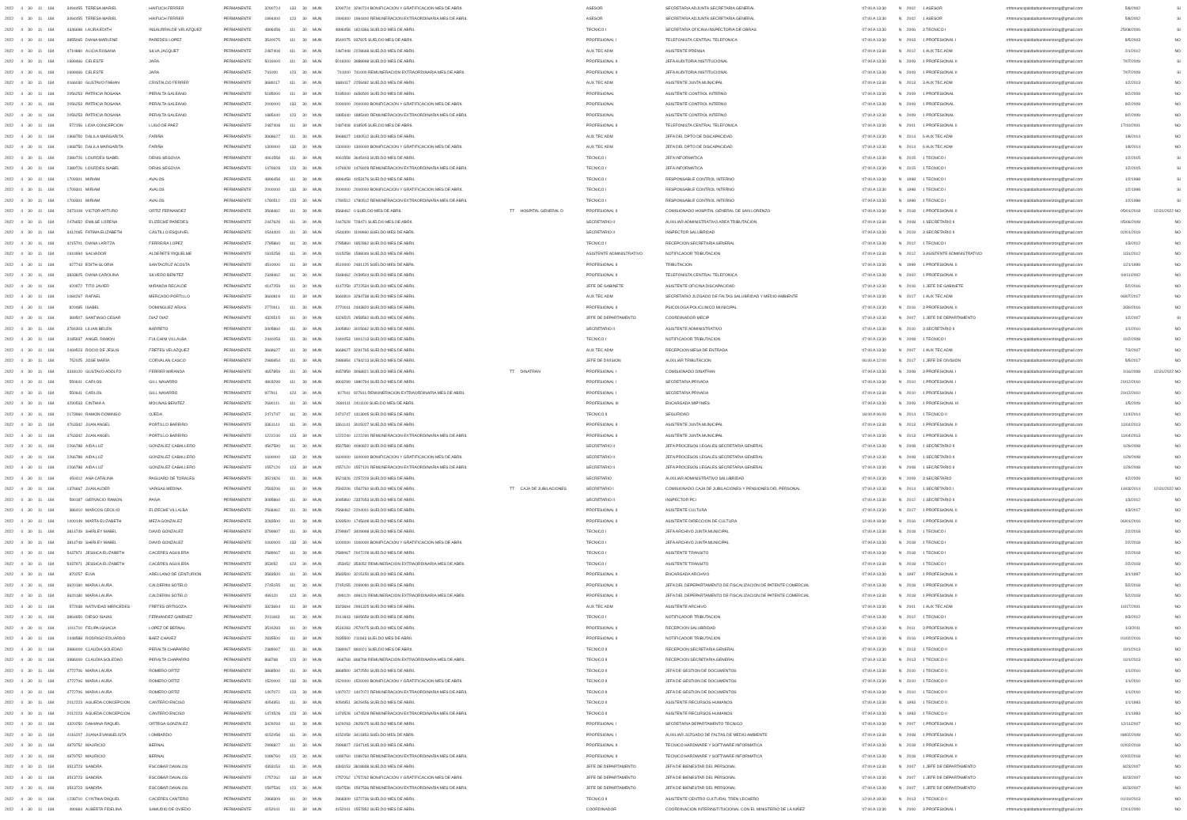| 2022 | 4 | 30 | 11 | 184 | 3494455 | TERESA MARIEL | HAIFUCH FERRER | PERMANENTE | 3290724 | 133 | 30 | MUN | 3290724 | 3290724 BONIFICACION Y GRATIFICACION MES DE ABRIL | | | ASESOR | SECRETARIA ADJUNTA SECRETARIA GENERAL | 07:00 A 13:30 | N | 2002 | 1 ASESOR | rrhhmunicipalidadsanlorenzosg@gmail.com | 5/8/2002 | SI |
| 2022 | 4 | 30 | 11 | 184 | 3494455 | TERESA MARIEL | HAIFUCH FERRER | PERMANENTE | 1994400 | 123 | 30 | MUN | 1994400 | 1994400 REMUNERACION EXTRAORDINARIA MES DE ABRIL | | | ASESOR | SECRETARIA ADJUNTA SECRETARIA GENERAL | 07:00 A 13:30 | N | 2002 | 1 ASESOR | rrhhmunicipalidadsanlorenzosg@gmail.com | 5/8/2002 | SI |
| 2022 | 4 | 30 | 11 | 184 | 4346698 | LAURA EDITH | INSAURRALDE VELAZQUEZ | PERMANENTE | 4896458 | 111 | 30 | MUN | 4896458 | 1824366 SUELDO MES DE ABRIL | | | TECNICO I | SECRETARIA OFICINA INSPECTORIA DE OBRAS | 07:00 A 13:30 | N | 2006 | 3 TECNICO I | rrhhmunicipalidadsanlorenzosg@gmail.com | 25/08/2006 | SI |
| 2022 | 4 | 30 | 11 | 184 | 3855065 | DIANA MARLENE | PAREDES LOPEZ | PERMANENTE | 3540075 | 111 | 30 | MUN | 3540075 | 937825 SUELDO MES DE ABRIL | | | PROFESIONAL I | TELEFONISTA CENTRAL TELEFONICA | 07:00 A 13:30 | N | 2003 | 1 PROFESIONAL I | rrhhmunicipalidadsanlorenzosg@gmail.com | 8/5/2003 | NO |
| 2022 | 4 | 30 | 11 | 184 | 4710880 | ALICIA ROSANA | SILVA JACQUET | PERMANENTE | 2487408 | 111 | 30 | MUN | 2487408 | 2228668 SUELDO MES DE ABRIL | | | AUX TEC ADM | ASISTENTE PRENSA | 07:00 A 13:30 | N | 2012 | 1 AUX TEC ADM | rrhhmunicipalidadsanlorenzosg@gmail.com | 2/1/2012 | NO |
| 2022 | 4 | 30 | 11 | 184 | 1699466 | CELESTE | JARA | PERMANENTE | 5016000 | 111 | 30 | MUN | 5016000 | 3988998 SUELDO MES DE ABRIL | | | PROFESIONAL II | JEFA AUDITORIA INSTITUCIONAL | 07:00 A 13:30 | N | 2009 | 1 PROFESIONAL II | rrhhmunicipalidadsanlorenzosg@gmail.com | 7/07/2009 | SI |
| 2022 | 4 | 30 | 11 | 184 | 1699466 | CELESTE | JARA | PERMANENTE | 741000 | 123 | 30 | MUN | 741000 | 741000 REMUNERACION EXTRAORDINARIA MES DE ABRIL | | | PROFESIONAL II | JEFA AUDITORIA INSTITUCIONAL | 07:00 A 13:30 | N | 2009 | 1 PROFESIONAL II | rrhhmunicipalidadsanlorenzosg@gmail.com | 7/07/2009 | SI |
| 2022 | 4 | 30 | 11 | 184 | 4166030 | GUSTAVO FABIAN | CRISTALDO FERRER | PERMANENTE | 3689117 | 111 | 30 | MUN | 3689117 | 2259482 SUELDO MES DE ABRIL | | | AUX TEC ADM | ASISTENTE JUNTA MUNICIPAL | 07:00 A 13:30 | N | 2013 | 3 AUX TEC ADM | rrhhmunicipalidadsanlorenzosg@gmail.com | 1/2/2013 | NO |
| 2022 | 4 | 30 | 11 | 184 | 2056253 | PATRICIA ROSANA | PERALTA GALEANO | PERMANENTE | 5185000 | 111 | 30 | MUN | 5185000 | 4656500 SUELDO MES DE ABRIL | | | PROFESIONAL | ASISTENTE CONTROL INTERNO | 07:00 A 13:30 | N | 2009 | 1 PROFESIONAL | rrhhmunicipalidadsanlorenzosg@gmail.com | 9/2/2009 | NO |
| 2022 | 4 | 30 | 11 | 184 | 2056253 | PATRICIA ROSANA | PERALTA GALEANO | PERMANENTE | 2000000 | 133 | 30 | MUN | 2000000 | 2000000 BONIFICACION Y GRATIFICACION MES DE ABRIL | | | PROFESIONAL | ASISTENTE CONTROL INTERNO | 07:00 A 13:30 | N | 2009 | 1 PROFESIONAL | rrhhmunicipalidadsanlorenzosg@gmail.com | 9/2/2009 | NO |
| 2022 | 4 | 30 | 11 | 184 | 2056253 | PATRICIA ROSANA | PERALTA GALEANO | PERMANENTE | 1885440 | 123 | 30 | MUN | 1885440 | 1885440 REMUNERACION EXTRAORDINARIA MES DE ABRIL | | | PROFESIONAL | ASISTENTE CONTROL INTERNO | 07:00 A 13:30 | N | 2009 | 1 PROFESIONAL | rrhhmunicipalidadsanlorenzosg@gmail.com | 9/2/2009 | NO |
| 2022 | 4 | 30 | 11 | 184 | 572156 | LIDIA CONCEPCION | LUGO DE PAEZ | PERMANENTE | 2487408 | 111 | 30 | MUN | 2487408 | 818505 SUELDO MES DE ABRIL | | | PROFESIONAL II | TELEFONISTA CENTRAL TELEFONICA | 07:00 A 13:30 | N | 2001 | 1 PROFESIONAL II | rrhhmunicipalidadsanlorenzosg@gmail.com | 17/10/2001 | NO |
| 2022 | 4 | 30 | 11 | 184 | 1968750 | DALILA MARGARITA | FARIÑA | PERMANENTE | 3968627 | 111 | 30 | MUN | 3968627 | 1490512 SUELDO MES DE ABRIL | | | AUX TEC ADM | JEFA DEL DPTO DE DISCAPACIDAD | 07:00 A 13:30 | N | 2014 | 6 AUX TEC ADM | rrhhmunicipalidadsanlorenzosg@gmail.com | 1/8/2014 | NO |
| 2022 | 4 | 30 | 11 | 184 | 1968750 | DALILA MARGARITA | FARIÑA | PERMANENTE | 1300000 | 133 | 30 | MUN | 1300000 | 1300000 BONIFICACION Y GRATIFICACION MES DE ABRIL | | | AUX TEC ADM | JEFA DEL DPTO DE DISCAPACIDAD | 07:00 A 13:30 | N | 2014 | 6 AUX TEC ADM | rrhhmunicipalidadsanlorenzosg@gmail.com | 1/8/2014 | NO |
| 2022 | 4 | 30 | 11 | 184 | 2389726 | LOURDES ISABEL | DENIS SEGOVIA | PERMANENTE | 4061558 | 111 | 30 | MUN | 4061558 | 3645403 SUELDO MES DE ABRIL | | | TECNICO I | JEFA INFORMATICA | 07:00 A 13:30 | N | 2015 | 1 TECNICO I | rrhhmunicipalidadsanlorenzosg@gmail.com | 1/2/2015 | SI |
| 2022 | 4 | 30 | 11 | 184 | 2389726 | LOURDES ISABEL | DENIS SEGOVIA | PERMANENTE | 1476928 | 123 | 30 | MUN | 1476928 | 1476928 REMUNERACION EXTRAORDINARIA MES DE ABRIL | | | TECNICO I | JEFA INFORMATICA | 07:00 A 13:30 | N | 2015 | 1 TECNICO I | rrhhmunicipalidadsanlorenzosg@gmail.com | 1/2/2015 | SI |
| 2022 | 4 | 30 | 11 | 184 | 1709301 | MIRIAM | AVALOS | PERMANENTE | 4896458 | 111 | 30 | MUN | 4896458 | 4053176 SUELDO MES DE ABRIL | | | TECNICO I | RESPONSABLE CONTROL INTERNO | 07:00 A 13:30 | N | 1998 | 1 TECNICO I | rrhhmunicipalidadsanlorenzosg@gmail.com | 1/2/1998 | SI |
| 2022 | 4 | 30 | 11 | 184 | 1709301 | MIRIAM | AVALOS | PERMANENTE | 2000000 | 133 | 30 | MUN | 2000000 | 2000000 BONIFICACION Y GRATIFICACION MES DE ABRIL | | | TECNICO I | RESPONSABLE CONTROL INTERNO | 07:00 A 13:30 | N | 1998 | 1 TECNICO I | rrhhmunicipalidadsanlorenzosg@gmail.com | 1/2/1998 | SI |
| 2022 | 4 | 30 | 11 | 184 | 1709301 | MIRIAM | AVALOS | PERMANENTE | 1780512 | 123 | 30 | MUN | 1780512 | 1780512 REMUNERACION EXTRAORDINARIA MES DE ABRIL | | | TECNICO I | RESPONSABLE CONTROL INTERNO | 07:00 A 13:30 | N | 1998 | 1 TECNICO I | rrhhmunicipalidadsanlorenzosg@gmail.com | 1/2/1998 | SI |
| 2022 | 4 | 30 | 11 | 184 | 2873108 | VICTOR ARTURO | ORTIZ FERNANDEZ | PERMANENTE | 3568462 | 111 | 30 | MUN | 3568462 | 0 SUELDO MES DE ABRIL | TT | HOSPITAL GENERAL D | PROFESIONAL II | COMISIONADO HOSPITAL GENERAL DE SAN LORENZO | 07:00 A 13:30 | N | 2018 | 1 PROFESIONAL II | rrhhmunicipalidadsanlorenzosg@gmail.com | 05/01/2018 | 12/31/2022 NO |
| 2022 | 4 | 30 | 11 | 184 | 2476652 | EMILSE LORENA | ELIZECHE PAREDES | PERMANENTE | 2447628 | 111 | 30 | MUN | 2447628 | 728471 SUELDO MES DE ABRIL | | | SECRETARIO II | AUXILIAR ADMINISTRATIVO AREA TRIBUTACION | 07:00 A 13:30 | N | 2008 | 1 SECRETARIO II | rrhhmunicipalidadsanlorenzosg@gmail.com | 05/06/2008 | NO |
| 2022 | 4 | 30 | 11 | 184 | 3412065 | FATIMA ELIZABETH | CASTILLO ESQUIVEL | PERMANENTE | 1544400 | 111 | 30 | MUN | 1544400 | 1199960 SUELDO MES DE ABRIL | | | SECRETARIO II | INSPECTOR SALUBRIDAD | 07:00 A 13:30 | N | 2019 | 3 SECRETARIO II | rrhhmunicipalidadsanlorenzosg@gmail.com | 02/01/2019 | NO |
| 2022 | 4 | 30 | 11 | 184 | 4215701 | DIANA LARITZA | FERREIRA LOPEZ | PERMANENTE | 2785860 | 111 | 30 | MUN | 2785860 | 1852862 SUELDO MES DE ABRIL | | | TECNICO I | RECEPCION SECRETARIA GENERAL | 07:00 A 13:30 | N | 2012 | 1 TECNICO I | rrhhmunicipalidadsanlorenzosg@gmail.com | 1/3/2012 | NO |
| 2022 | 4 | 30 | 11 | 184 | 1910994 | SALVADOR | ALDERETE RIQUELME | PERMANENTE | 1915258 | 111 | 30 | MUN | 1915258 | 1598049 SUELDO MES DE ABRIL | | | ASISTENTE ADMINISTRATIVO | NOTIFICADOR TRIBUTACION | 07:00 A 13:30 | N | 2012 | 3 ASISTENTE ADMINISTRATIVO | rrhhmunicipalidadsanlorenzosg@gmail.com | 1/31/2012 | NO |
| 2022 | 4 | 30 | 11 | 184 | 927743 | EDITH GLORIA | SANTACRUZ ACOSTA | PERMANENTE | 4510000 | 111 | 30 | MUN | 4510000 | 2481125 SUELDO MES DE ABRIL | | | PROFESIONAL II | TRIBUTACION | 07:00 A 13:30 | N | 1999 | 1 PROFESIONAL II | rrhhmunicipalidadsanlorenzosg@gmail.com | 1/21/1999 | NO |
| 2022 | 4 | 30 | 11 | 184 | 3833825 | DIANA CAROLINA | SILVERO BENITEZ | PERMANENTE | 2348462 | 111 | 30 | MUN | 2348462 | 2039504 SUELDO MES DE ABRIL | | | PROFESIONAL II | TELEFONISTA CENTRAL TELEFONICA | 07:00 A 13:30 | N | 2002 | 1 PROFESIONAL II | rrhhmunicipalidadsanlorenzosg@gmail.com | 04/11/2002 | NO |
| 2022 | 4 | 30 | 11 | 184 | 920972 | TITO JAVIER | MIRANDA RECALDE | PERMANENTE | 4147259 | 111 | 30 | MUN | 4147259 | 3722534 SUELDO MES DE ABRIL | | | JEFE DE GABINETE | ASISTENTE OFICINA DISCAPACIDAD | 07:00 A 13:30 | N | 2016 | 1 JEFE DE GABINETE | rrhhmunicipalidadsanlorenzosg@gmail.com | 5/2/2016 | NO |
| 2022 | 4 | 30 | 11 | 184 | 1084267 | RAFAEL | MERCADO PORTILLO | PERMANENTE | 3660819 | 111 | 30 | MUN | 3660819 | 3284738 SUELDO MES DE ABRIL | | | AUX TEC ADM | SECRETARIO JUZGADO DE FALTAS SALUBRIDAD Y MEDIO AMBIENTE | 07:00 A 13:30 | N | 2017 | 1 AUX TEC ADM | rrhhmunicipalidadsanlorenzosg@gmail.com | 06/07/2017 | NO |
| 2022 | 4 | 30 | 11 | 184 | 820485 | ISABEL | DOMINGUEZ ARIAS | PERMANENTE | 2770911 | 111 | 30 | MUN | 2770911 | 2493820 SUELDO MES DE ABRIL | | | PROFESIONAL II | PSICOLOGA POLICLINICO MUNICIPAL | 07:00 A 13:30 | N | 2016 | 3 PROFESIONAL II | rrhhmunicipalidadsanlorenzosg@gmail.com | 3/30/2016 | NO |
| 2022 | 4 | 30 | 11 | 184 | 369507 | SANTIAGO CESAR | DIAZ DIAZ | PERMANENTE | 4326515 | 111 | 30 | MUN | 4326515 | 2858562 SUELDO MES DE ABRIL | | | JEFE DE DEPARTAMENTO | COORDINADOR MECIP | 07:00 A 13:30 | N | 2007 | 1 JEFE DE DEPARTAMENTO | rrhhmunicipalidadsanlorenzosg@gmail.com | 1/2/2007 | SI |
| 2022 | 4 | 30 | 11 | 184 | 3784303 | LILIAN BELEN | BARRETO | PERMANENTE | 3405860 | 111 | 30 | MUN | 3405860 | 3015662 SUELDO MES DE ABRIL | | | SECRETARIO II | ASISTENTE ADMINISTRATIVO | 07:00 A 13:30 | N | 2010 | 3 SECRETARIO II | rrhhmunicipalidadsanlorenzosg@gmail.com | 1/1/2010 | NO |
| 2022 | 4 | 30 | 11 | 184 | 3185937 | ANGEL RAMON | FULCHINI VILLALBA | PERMANENTE | 2440053 | 111 | 30 | MUN | 2440053 | 1901213 SUELDO MES DE ABRIL | | | TECNICO I | NOTIFICADOR TRIBUTACION | 07:00 A 13:30 | N | 2008 | 1 TECNICO I | rrhhmunicipalidadsanlorenzosg@gmail.com | 10/2/2008 | NO |
| 2022 | 4 | 30 | 11 | 184 | 2469523 | ROCIO DE JESUS | FRETES VELAZQUEZ | PERMANENTE | 3668627 | 111 | 30 | MUN | 3668627 | 3291765 SUELDO MES DE ABRIL | | | AUX TEC ADM | RECEPCION MESA DE ENTRADA | 07:00 A 13:30 | N | 2007 | 1 AUX TEC ADM | rrhhmunicipalidadsanlorenzosg@gmail.com | 7/3/2007 | NO |
| 2022 | 4 | 30 | 11 | 184 | 752025 | JOSE MARIA | CORVALAN CASCO | PERMANENTE | 2986954 | 111 | 30 | MUN | 2986954 | 1784213 SUELDO MES DE ABRIL | | | JEFE DE DIVISION | AUXILIAR TRIBUTACION | 06:00 A 12:00 | N | 2017 | 1 JEFE DE DIVISION | rrhhmunicipalidadsanlorenzosg@gmail.com | 5/5/2017 | NO |
| 2022 | 4 | 30 | 11 | 184 | 3318120 | GUSTAVO ADOLFO | FERRER MIRANDA | PERMANENTE | 4657859 | 111 | 30 | MUN | 4657859 | 3068821 SUELDO MES DE ABRIL | TT | DINATRAN | PROFESIONAL I | COMISIONADO DINATRAN | 07:00 A 13:30 | N | 2008 | 3 PROFESIONAL I | rrhhmunicipalidadsanlorenzosg@gmail.com | 1/16/2008 | 12/31/2022 NO |
| 2022 | 4 | 30 | 11 | 184 | 550641 | CARLOS | GILL NAVARRO | PERMANENTE | 4803299 | 111 | 30 | MUN | 4803299 | 1880794 SUELDO MES DE ABRIL | | | PROFESIONAL I | SECRETARIA PRIVADA | 07:00 A 13:30 | N | 2010 | 1 PROFESIONAL I | rrhhmunicipalidadsanlorenzosg@gmail.com | 20/12/2010 | NO |
| 2022 | 4 | 30 | 11 | 184 | 550641 | CARLOS | GILL NAVARRO | PERMANENTE | 927911 | 123 | 30 | MUN | 927911 | 927911 REMUNERACION EXTRAORDINARIA MES DE ABRIL | | | PROFESIONAL I | SECRETARIA PRIVADA | 07:00 A 13:30 | N | 2010 | 1 PROFESIONAL I | rrhhmunicipalidadsanlorenzosg@gmail.com | 20/12/2010 | NO |
| 2022 | 4 | 30 | 11 | 184 | 4290533 | CINTHIA A. | MOLINAS BENITEZ | PERMANENTE | 2690111 | 111 | 30 | MUN | 2690111 | 2411100 SUELDO MES DE ABRIL | | | PROFESIONAL III | ENCARGADA MIPYMES | 07:00 A 13:30 | N | 2009 | 1 PROFESIONAL III | rrhhmunicipalidadsanlorenzosg@gmail.com | 1/5/2009 | NO |
| 2022 | 4 | 30 | 11 | 184 | 2173960 | RAMON DOMINGO | OJEDA | PERMANENTE | 2471747 | 111 | 30 | MUN | 2471747 | 1313905 SUELDO MES DE ABRIL | | | TECNICO II | SEGURIDAD | 18:00 A 06:00 | N | 2014 | 1 TECNICO II | rrhhmunicipalidadsanlorenzosg@gmail.com | 11/4/2014 | NO |
| 2022 | 4 | 30 | 11 | 184 | 4763342 | JUAN ANGEL | PORTILLO BAREIRO | PERMANENTE | 3361141 | 111 | 30 | MUN | 3361141 | 3015027 SUELDO MES DE ABRIL | | | PROFESIONAL II | ASISTENTE JUNTA MUNICIPAL | 07:00 A 13:30 | N | 2013 | 1 PROFESIONAL II | rrhhmunicipalidadsanlorenzosg@gmail.com | 11/04/2013 | NO |
| 2022 | 4 | 30 | 11 | 184 | 4763342 | JUAN ANGEL | PORTILLO BAREIRO | PERMANENTE | 1222240 | 123 | 30 | MUN | 1222240 | 1222240 REMUNERACION EXTRAORDINARIA MES DE ABRIL | | | PROFESIONAL II | ASISTENTE JUNTA MUNICIPAL | 07:00 A 13:30 | N | 2013 | 1 PROFESIONAL II | rrhhmunicipalidadsanlorenzosg@gmail.com | 11/04/2013 | NO |
| 2022 | 4 | 30 | 11 | 184 | 2266788 | AIDA LUZ | GONZALEZ CABALLERO | PERMANENTE | 4567580 | 111 | 30 | MUN | 4567580 | 4090822 SUELDO MES DE ABRIL | | | SECRETARIO II | JEFA PROCESOS LEGALES SECRETARIA GENERAL | 07:00 A 13:30 | N | 2008 | 1 SECRETARIO II | rrhhmunicipalidadsanlorenzosg@gmail.com | 1/29/2008 | NO |
| 2022 | 4 | 30 | 11 | 184 | 2266788 | AIDA LUZ | GONZALEZ CABALLERO | PERMANENTE | 1600000 | 133 | 30 | MUN | 1600000 | 1600000 BONIFICACION Y GRATIFICACION MES DE ABRIL | | | SECRETARIO II | JEFA PROCESOS LEGALES SECRETARIA GENERAL | 07:00 A 13:30 | N | 2008 | 1 SECRETARIO II | rrhhmunicipalidadsanlorenzosg@gmail.com | 1/29/2008 | NO |
| 2022 | 4 | 30 | 11 | 184 | 2266788 | AIDA LUZ | GONZALEZ CABALLERO | PERMANENTE | 1557120 | 123 | 30 | MUN | 1557120 | 1557120 REMUNERACION EXTRAORDINARIA MES DE ABRIL | | | SECRETARIO II | JEFA PROCESOS LEGALES SECRETARIA GENERAL | 07:00 A 13:30 | N | 2008 | 1 SECRETARIO II | rrhhmunicipalidadsanlorenzosg@gmail.com | 1/29/2008 | NO |
| 2022 | 4 | 30 | 11 | 184 | 450412 | ANA CATALINA | PAGUARO DE TORALES | PERMANENTE | 3521826 | 111 | 30 | MUN | 3521826 | 2257229 SUELDO MES DE ABRIL | | | SECRETARIO | AUXILIAR ADMINISTRATIVO SALUBRIDAD | 07:00 A 13:30 | N | 2009 | 3 SECRETARIO | rrhhmunicipalidadsanlorenzosg@gmail.com | 4/2/2009 | NO |
| 2022 | 4 | 30 | 11 | 184 | 1376667 | JUAN ALDER | VARGAS MEDINA | PERMANENTE | 2593206 | 111 | 30 | MUN | 2593206 | 1562760 SUELDO MES DE ABRIL | TT | CAJA DE JUBILACIONES | SECRETARIO I | COMISIONADO CAJA DE JUBILACIONES Y PENSIONES DEL PERSONAL | 07:00 A 13:30 | N | 2014 | 1 SECRETARIO I | rrhhmunicipalidadsanlorenzosg@gmail.com | 14/03/2014 | 12/31/2022 NO |
| 2022 | 4 | 30 | 11 | 184 | 590187 | GERVACIO RAMON | PAIVA | PERMANENTE | 3085860 | 111 | 30 | MUN | 3085860 | 2337653 SUELDO MES DE ABRIL | | | SECRETARIO II | INSPECTOR PCI | 07:00 A 13:30 | N | 2012 | 1 SECRETARIO II | rrhhmunicipalidadsanlorenzosg@gmail.com | 1/3/2012 | NO |
| 2022 | 4 | 30 | 11 | 184 | 386410 | MARCOS CECILIO | ELIZECHE VILLALBA | PERMANENTE | 2568462 | 111 | 30 | MUN | 2568462 | 2204001 SUELDO MES DE ABRIL | | | PROFESIONAL II | ASISTENTE CULTURA | 07:00 A 13:30 | N | 2017 | 1 PROFESIONAL II | rrhhmunicipalidadsanlorenzosg@gmail.com | 4/3/2017 | NO |
| 2022 | 4 | 30 | 11 | 184 | 1000149 | MARTA ELIZABETH | MEZA GONZALEZ | PERMANENTE | 3283500 | 111 | 30 | MUN | 3283500 | 1745608 SUELDO MES DE ABRIL | | | PROFESIONAL II | ASISTENTE DIRECCION DE CULTURA | 12:00 A 18:30 | N | 2016 | 1 PROFESIONAL II | rrhhmunicipalidadsanlorenzosg@gmail.com | 06/01/2016 | NO |
| 2022 | 4 | 30 | 11 | 184 | 3814749 | SHIRLEY MABEL | DAVID GONZALEZ | PERMANENTE | 3799997 | 111 | 30 | MUN | 3799997 | 3409998 SUELDO MES DE ABRIL | | | TECNICO I | JEFA ARCHIVO JUNTA MUNICIPAL | 07:00 A 13:30 | N | 2018 | 1 TECNICO I | rrhhmunicipalidadsanlorenzosg@gmail.com | 2/2/2018 | NO |
| 2022 | 4 | 30 | 11 | 184 | 3814749 | SHIRLEY MABEL | DAVID GONZALEZ | PERMANENTE | 1000000 | 133 | 30 | MUN | 1000000 | 1000000 BONIFICACION Y GRATIFICACION MES DE ABRIL | | | TECNICO I | JEFA ARCHIVO JUNTA MUNICIPAL | 07:00 A 13:30 | N | 2018 | 1 TECNICO I | rrhhmunicipalidadsanlorenzosg@gmail.com | 2/2/2018 | NO |
| 2022 | 4 | 30 | 11 | 184 | 5437971 | JESSICA ELIZABETH | CACERES AGUILERA | PERMANENTE | 2589067 | 111 | 30 | MUN | 2589067 | 2007228 SUELDO MES DE ABRIL | | | TECNICO I | ASISTENTE TRANSITO | 07:00 A 13:30 | N | 2018 | 1 TECNICO I | rrhhmunicipalidadsanlorenzosg@gmail.com | 2/2/2018 | NO |
| 2022 | 4 | 30 | 11 | 184 | 5437971 | JESSICA ELIZABETH | CACERES AGUILERA | PERMANENTE | 353052 | 123 | 30 | MUN | 353052 | 353052 REMUNERACION EXTRAORDINARIA MES DE ABRIL | | | TECNICO I | ASISTENTE TRANSITO | 07:00 A 13:30 | N | 2018 | 1 TECNICO I | rrhhmunicipalidadsanlorenzosg@gmail.com | 2/2/2018 | NO |
| 2022 | 4 | 30 | 11 | 184 | 870257 | ELVA | ARELLANO DE CENTURION | PERMANENTE | 3583500 | 111 | 30 | MUN | 3583500 | 3215150 SUELDO MES DE ABRIL | | | PROFESIONAL II | ENCARGADA ARCHIVO | 07:00 A 13:30 | N | 1997 | 1 PROFESIONAL II | rrhhmunicipalidadsanlorenzosg@gmail.com | 3/1/1997 | NO |
| 2022 | 4 | 30 | 11 | 184 | 3620180 | MARIA LAURA | CALDERINI SOTELO | PERMANENTE | 2745155 | 111 | 30 | MUN | 2745155 | 2069090 SUELDO MES DE ABRIL | | | PROFESIONAL II | JEFA DEL DEPEPARTAMENTO DE FISCALIZACION DE PATENTE COMERCIAL | 07:00 A 13:30 | N | 2018 | 1 PROFESIONAL II | rrhhmunicipalidadsanlorenzosg@gmail.com | 5/2/2018 | NO |
| 2022 | 4 | 30 | 11 | 184 | 3620180 | MARIA LAURA | CALDERINI SOTELO | PERMANENTE | 499120 | 123 | 30 | MUN | 499120 | 499120 REMUNERACION EXTRAORDINARIA MES DE ABRIL | | | PROFESIONAL II | JEFA DEL DEPEPARTAMENTO DE FISCALIZACION DE PATENTE COMERCIAL | 07:00 A 13:30 | N | 2018 | 1 PROFESIONAL II | rrhhmunicipalidadsanlorenzosg@gmail.com | 5/2/2018 | NO |
| 2022 | 4 | 30 | 11 | 184 | 572038 | NATIVIDAD MERCEDES | FRETES ORTIGOZA | PERMANENTE | 3323694 | 111 | 30 | MUN | 3323694 | 2991325 SUELDO MES DE ABRIL | | | AUX TEC ADM | ASISTENTE ARCHIVO | 07:00 A 13:30 | N | 2001 | 1 AUX TEC ADM | rrhhmunicipalidadsanlorenzosg@gmail.com | 10/17/2001 | NO |
| 2022 | 4 | 30 | 11 | 184 | 3864650 | DIEGO ISAIAS | FERNANDEZ GIMENEZ | PERMANENTE | 2011843 | 111 | 30 | MUN | 2011843 | 1805659 SUELDO MES DE ABRIL | | | TECNICO I | NOTIFICADOR TRIBUTACION | 07:00 A 13:30 | N | 2012 | 1 TECNICO I | rrhhmunicipalidadsanlorenzosg@gmail.com | 9/3/2012 | NO |
| 2022 | 4 | 30 | 11 | 184 | 1011710 | FELIPA IGNACIA | LOPEZ DE BERNAL | PERMANENTE | 3516283 | 111 | 30 | MUN | 3516283 | 2570075 SUELDO MES DE ABRIL | | | PROFESIONAL II | RECEPCION SALUBRIDAD | 07:00 A 13:30 | N | 2011 | 3 PROFESIONAL II | rrhhmunicipalidadsanlorenzosg@gmail.com | 1/3/2011 | NO |
| 2022 | 4 | 30 | 11 | 184 | 2448588 | RODRIGO EDUARDO | BAEZ CHAVEZ | PERMANENTE | 2835500 | 111 | 30 | MUN | 2835500 | 211843 SUELDO MES DE ABRIL | | | PROFESIONAL II | NOTIFICADOR TRIBUTACION | 07:00 A 13:30 | N | 2016 | 1 PROFESIONAL II | rrhhmunicipalidadsanlorenzosg@gmail.com | 01/02/2016 | NO |
| 2022 | 4 | 30 | 11 | 184 | 3986009 | CLAUDIA SOLEDAD | PERALTA CHAPARRO | PERMANENTE | 2389067 | 111 | 30 | MUN | 2389067 | 860021 SUELDO MES DE ABRIL | | | TECNICO II | RECEPCION SECRETARIA GENERAL | 07:00 A 13:30 | N | 2013 | 1 TECNICO II | rrhhmunicipalidadsanlorenzosg@gmail.com | 10/1/2013 | NO |
| 2022 | 4 | 30 | 11 | 184 | 3986009 | CLAUDIA SOLEDAD | PERALTA CHAPARRO | PERMANENTE | 868768 | 123 | 30 | MUN | 868768 | 868768 REMUNERACION EXTRAORDINARIA MES DE ABRIL | | | TECNICO II | RECEPCION SECRETARIA GENERAL | 07:00 A 13:30 | N | 2013 | 1 TECNICO II | rrhhmunicipalidadsanlorenzosg@gmail.com | 10/1/2013 | NO |
| 2022 | 4 | 30 | 11 | 184 | 4772706 | MARIA LAURA | ROMERO ORTIZ | PERMANENTE | 3868500 | 111 | 30 | MUN | 3868500 | 3472550 SUELDO MES DE ABRIL | | | TECNICO II | JEFA DE GESTION DE DOCUMENTOS | 07:00 A 13:30 | N | 2010 | 1 TECNICO II | rrhhmunicipalidadsanlorenzosg@gmail.com | 1/1/2010 | NO |
| 2022 | 4 | 30 | 11 | 184 | 4772706 | MARIA LAURA | ROMERO ORTIZ | PERMANENTE | 1520000 | 133 | 30 | MUN | 1520000 | 1520000 BONIFICACION Y GRATIFICACION MES DE ABRIL | | | TECNICO II | JEFA DE GESTION DE DOCUMENTOS | 07:00 A 13:30 | N | 2010 | 1 TECNICO II | rrhhmunicipalidadsanlorenzosg@gmail.com | 1/1/2010 | NO |
| 2022 | 4 | 30 | 11 | 184 | 4772706 | MARIA LAURA | ROMERO ORTIZ | PERMANENTE | 1407072 | 123 | 30 | MUN | 1407072 | 1407072 REMUNERACION EXTRAORDINARIA MES DE ABRIL | | | TECNICO II | JEFA DE GESTION DE DOCUMENTOS | 07:00 A 13:30 | N | 2010 | 1 TECNICO II | rrhhmunicipalidadsanlorenzosg@gmail.com | 1/1/2010 | NO |
| 2022 | 4 | 30 | 11 | 184 | 2012223 | AGUEDA CONCEPCION | CANTERO ENCISO | PERMANENTE | 4054951 | 111 | 30 | MUN | 4054951 | 3629456 SUELDO MES DE ABRIL | | | TECNICO II | ASISTENTE RECURSOS HUMANOS | 07:00 A 13:30 | N | 1993 | 1 TECNICO II | rrhhmunicipalidadsanlorenzosg@gmail.com | 1/1/1993 | NO |
| 2022 | 4 | 30 | 11 | 184 | 2012223 | AGUEDA CONCEPCION | CANTERO ENCISO | PERMANENTE | 1474528 | 123 | 30 | MUN | 1474528 | 1474528 REMUNERACION EXTRAORDINARIA MES DE ABRIL | | | TECNICO II | ASISTENTE RECURSOS HUMANOS | 07:00 A 13:30 | N | 1993 | 1 TECNICO II | rrhhmunicipalidadsanlorenzosg@gmail.com | 1/1/1993 | NO |
| 2022 | 4 | 30 | 11 | 184 | 4320250 | DAHIANA RAQUEL | ORTEGA GONZALEZ | PERMANENTE | 3429293 | 111 | 30 | MUN | 3429293 | 2825075 SUELDO MES DE ABRIL | | | PROFESIONAL I | SECRETARIA DEPARTAMENTO TECNICO | 07:00 A 13:30 | N | 2007 | 1 PROFESIONAL I | rrhhmunicipalidadsanlorenzosg@gmail.com | 12/11/2007 | NO |
| 2022 | 4 | 30 | 11 | 184 | 4116207 | JUANA EVANGELISTA | LOMBARDO | PERMANENTE | 4152058 | 111 | 30 | MUN | 4152058 | 3411853 SUELDO MES DE ABRIL | | | PROFESIONAL I | AUXILIAR JUZGADO DE FALTAS DE MEDIO AMBIENTE | 07:00 A 13:30 | N | 2008 | 1 PROFESIONAL I | rrhhmunicipalidadsanlorenzosg@gmail.com | 08/02/2008 | NO |
| 2022 | 4 | 30 | 11 | 184 | 4879752 | MAURICIO | BERNAL | PERMANENTE | 2996827 | 111 | 30 | MUN | 2996827 | 2347145 SUELDO MES DE ABRIL | | | PROFESIONAL II | TECNICO HARDWARE Y SOFTWARE INFORMATICA | 07:00 A 13:30 | N | 2018 | 1 PROFESIONAL II | rrhhmunicipalidadsanlorenzosg@gmail.com | 02/02/2018 | NO |
| 2022 | 4 | 30 | 11 | 184 | 4879752 | MAURICIO | BERNAL | PERMANENTE | 1089760 | 123 | 30 | MUN | 1089760 | 1089760 REMUNERACION EXTRAORDINARIA MES DE ABRIL | | | PROFESIONAL II | TECNICO HARDWARE Y SOFTWARE INFORMATICA | 07:00 A 13:30 | N | 2018 | 1 PROFESIONAL II | rrhhmunicipalidadsanlorenzosg@gmail.com | 02/02/2018 | NO |
| 2022 | 4 | 30 | 11 | 184 | 3513723 | SANDRA | ESCOBAR DAVALOS | PERMANENTE | 4393153 | 111 | 30 | MUN | 4393153 | 3818838 SUELDO MES DE ABRIL | | | JEFE DE DEPARTAMENTO | JEFA DE BIENESTAR DEL PERSONAL | 07:00 A 13:30 | N | 2007 | 1 JEFE DE DEPARTAMENTO | rrhhmunicipalidadsanlorenzosg@gmail.com | 8/23/2007 | NO |
| 2022 | 4 | 30 | 11 | 184 | 3513723 | SANDRA | ESCOBAR DAVALOS | PERMANENTE | 1757262 | 133 | 30 | MUN | 1757262 | 1757262 BONIFICACION Y GRATIFICACION MES DE ABRIL | | | JEFE DE DEPARTAMENTO | JEFA DE BIENESTAR DEL PERSONAL | 07:00 A 13:30 | N | 2007 | 1 JEFE DE DEPARTAMENTO | rrhhmunicipalidadsanlorenzosg@gmail.com | 8/23/2007 | NO |
| 2022 | 4 | 30 | 11 | 184 | 3513723 | SANDRA | ESCOBAR DAVALOS | PERMANENTE | 1597536 | 123 | 30 | MUN | 1597536 | 1597536 REMUNERACION EXTRAORDINARIA MES DE ABRIL | | | JEFE DE DEPARTAMENTO | JEFA DE BIENESTAR DEL PERSONAL | 07:00 A 13:30 | N | 2007 | 1 JEFE DE DEPARTAMENTO | rrhhmunicipalidadsanlorenzosg@gmail.com | 8/23/2007 | NO |
| 2022 | 4 | 30 | 11 | 184 | 1238710 | CYNTHIA RAQUEL | CACERES CANTERO | PERMANENTE | 2868309 | 111 | 30 | MUN | 2868309 | 1372736 SUELDO MES DE ABRIL | | | TECNICO II | ASISTENTE CENTRO CULTURAL TREN LECHERO | 12:00 A 18:30 | N | 2013 | 1 TECNICO II | rrhhmunicipalidadsanlorenzosg@gmail.com | 01/10/2013 | NO |
| 2022 | 4 | 30 | 11 | 184 | 490684 | ALBERTA FIDELINA | SAMUDIO DE OVIEDO | PERMANENTE | 4152041 | 111 | 30 | MUN | 4152041 | 1557852 SUELDO MES DE ABRIL | | | COORDINADOR | COORDINACION INTERINSTITUCIONAL CON EL MINISTERIO DE LA NIÑEZ | 07:00 A 13:30 | N | 2000 | 3 PROFESIONAL I | rrhhmunicipalidadsanlorenzosg@gmail.com | 12/01/2000 | NO |